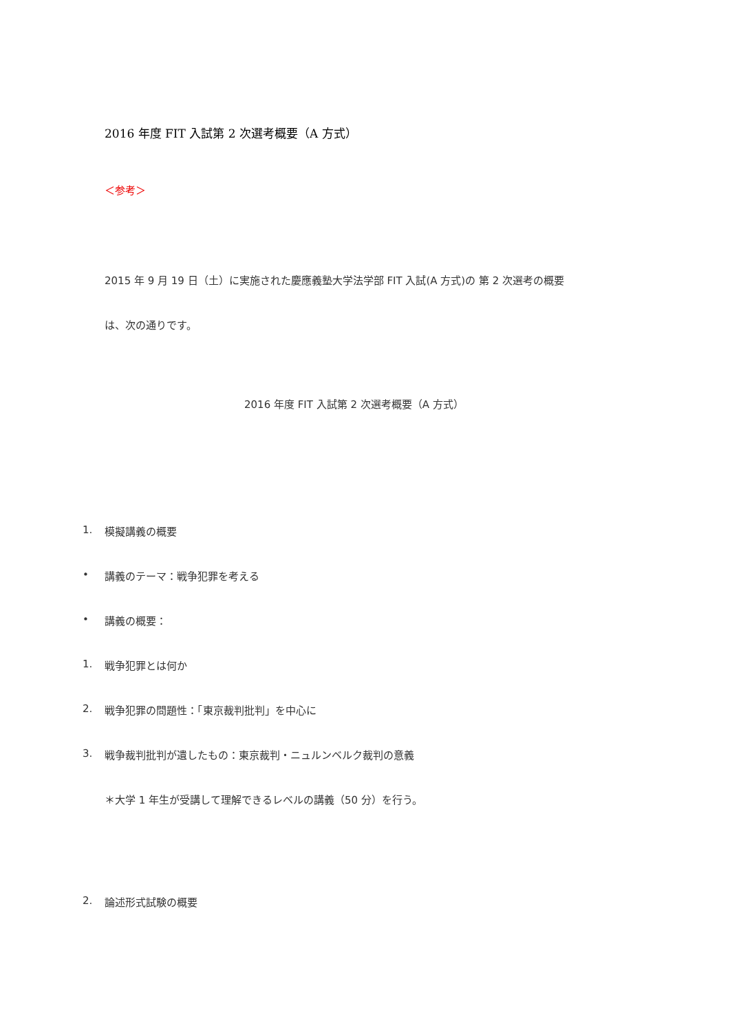2016 年度 FIT 入試第 2 次選考概要（A 方式）
＜参考＞
2015 年 9 月 19 日（土）に実施された慶應義塾大学法学部 FIT 入試(A 方式)の 第 2 次選考の概要
は、次の通りです。
2016 年度 FIT 入試第 2 次選考概要（A 方式）
1. 模擬講義の概要
• 講義のテーマ：戦争犯罪を考える
• 講義の概要：
1. 戦争犯罪とは何か
2. 戦争犯罪の問題性：「東京裁判批判」を中心に
3. 戦争裁判批判が遺したもの：東京裁判・ニュルンベルク裁判の意義
＊大学 1 年生が受講して理解できるレベルの講義（50 分）を行う。
2. 論述形式試験の概要